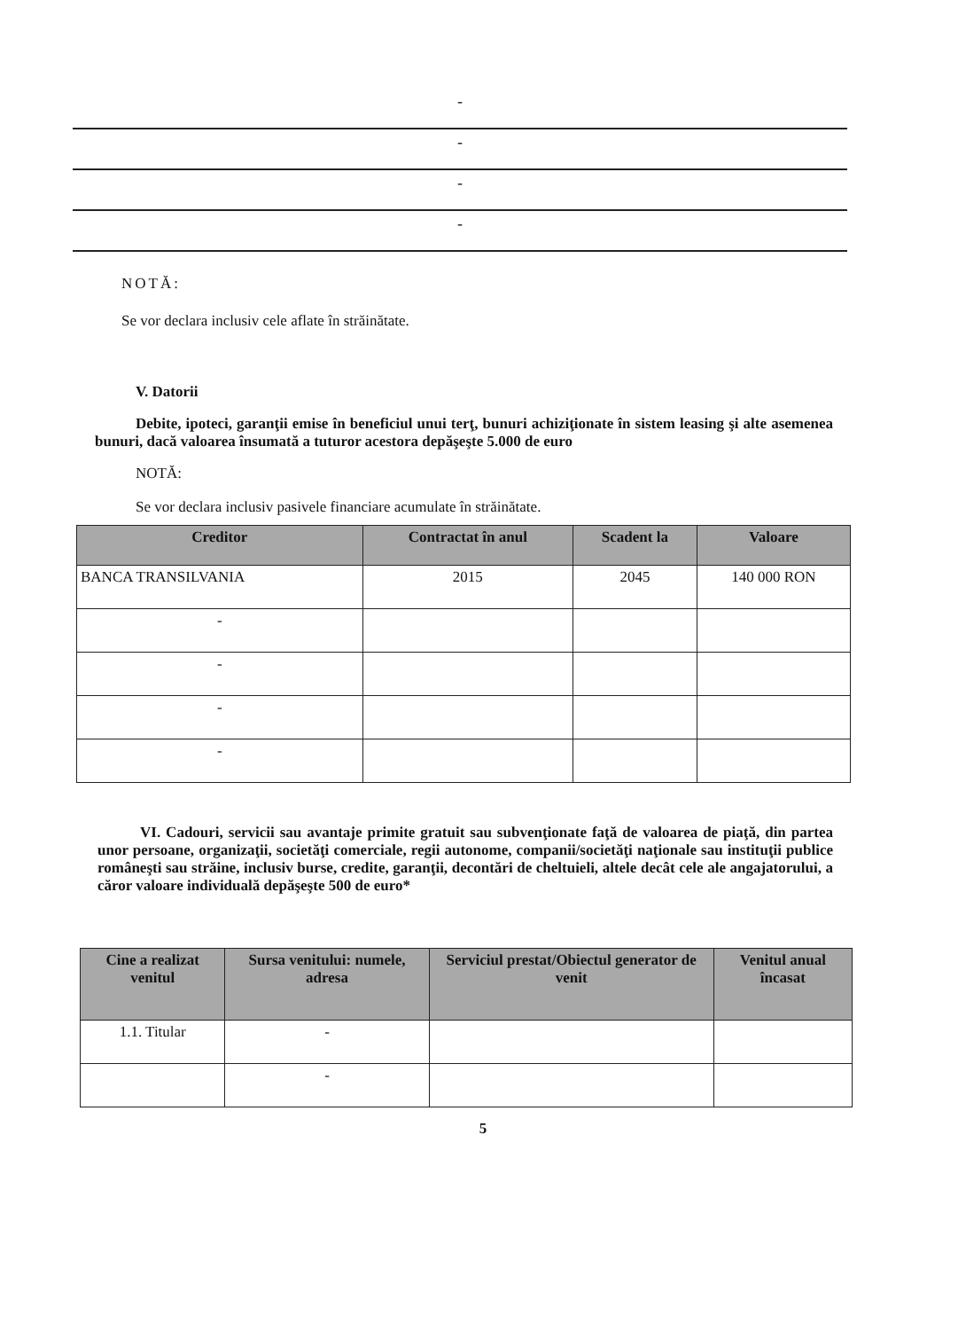-
-
-
-
NOTĂ:
Se vor declara inclusiv cele aflate în străinătate.
V. Datorii
Debite, ipoteci, garanţii emise în beneficiul unui terţ, bunuri achiziţionate în sistem leasing şi alte asemenea bunuri, dacă valoarea însumată a tuturor acestora depăşeşte 5.000 de euro
NOTĂ:
Se vor declara inclusiv pasivele financiare acumulate în străinătate.
| Creditor | Contractat în anul | Scadent la | Valoare |
| --- | --- | --- | --- |
| BANCA TRANSILVANIA | 2015 | 2045 | 140 000 RON |
| - | | | |
| - | | | |
| - | | | |
| - | | | |
VI. Cadouri, servicii sau avantaje primite gratuit sau subvenţionate faţă de valoarea de piaţă, din partea unor persoane, organizaţii, societăţi comerciale, regii autonome, companii/societăţi naţionale sau instituţii publice româneşti sau străine, inclusiv burse, credite, garanţii, decontări de cheltuieli, altele decât cele ale angajatorului, a căror valoare individuală depăşeşte 500 de euro*
| Cine a realizat venitul | Sursa venitului: numele, adresa | Serviciul prestat/Obiectul generator de venit | Venitul anual încasat |
| --- | --- | --- | --- |
| 1.1. Titular | - | | |
| | - | | |
5